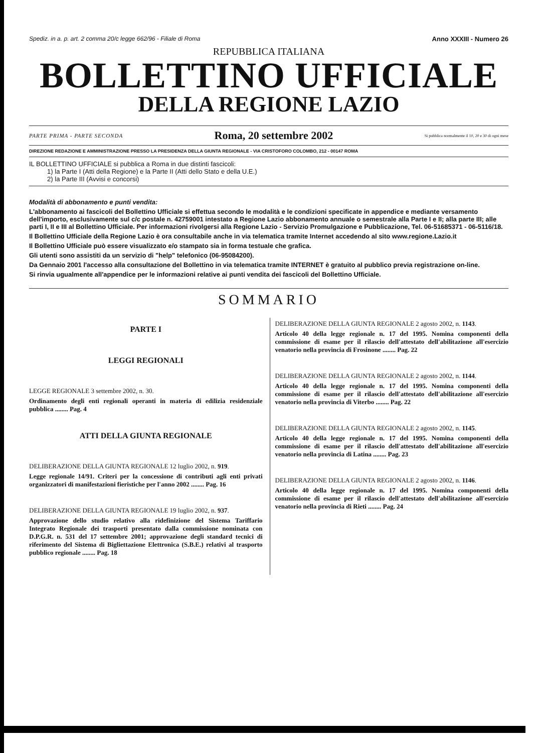Spediz. in a. p. art. 2 comma 20/c legge 662/96 - Filiale di Roma Anno XXXIII - Numero 26
REPUBBLICA ITALIANA
BOLLETTINO UFFICIALE
DELLA REGIONE LAZIO
PARTE PRIMA - PARTE SECONDA Roma, 20 settembre 2002 Si pubblica normalmente il 10, 20 e 30 di ogni mese
DIREZIONE REDAZIONE E AMMINISTRAZIONE PRESSO LA PRESIDENZA DELLA GIUNTA REGIONALE - VIA CRISTOFORO COLOMBO, 212 - 00147 ROMA
IL BOLLETTINO UFFICIALE si pubblica a Roma in due distinti fascicoli:
1) la Parte I (Atti della Regione) e la Parte II (Atti dello Stato e della U.E.)
2) la Parte III (Avvisi e concorsi)
Modalità di abbonamento e punti vendita:
L'abbonamento ai fascicoli del Bollettino Ufficiale si effettua secondo le modalità e le condizioni specificate in appendice e mediante versamento dell'importo, esclusivamente sul c/c postale n. 42759001 intestato a Regione Lazio abbonamento annuale o semestrale alla Parte I e II; alla parte III; alle parti I, II e III al Bollettino Ufficiale. Per informazioni rivolgersi alla Regione Lazio - Servizio Promulgazione e Pubblicazione, Tel. 06-51685371 - 06-5116/18.
Il Bollettino Ufficiale della Regione Lazio è ora consultabile anche in via telematica tramite Internet accedendo al sito www.regione.Lazio.it
Il Bollettino Ufficiale può essere visualizzato e/o stampato sia in forma testuale che grafica.
Gli utenti sono assistiti da un servizio di "help" telefonico (06-95084200).
Da Gennaio 2001 l'accesso alla consultazione del Bollettino in via telematica tramite INTERNET è gratuito al pubblico previa registrazione on-line.
Si rinvia ugualmente all'appendice per le informazioni relative ai punti vendita dei fascicoli del Bollettino Ufficiale.
SOMMARIO
PARTE I
LEGGI REGIONALI
LEGGE REGIONALE 3 settembre 2002, n. 30.
Ordinamento degli enti regionali operanti in materia di edilizia residenziale pubblica ........ Pag. 4
ATTI DELLA GIUNTA REGIONALE
DELIBERAZIONE DELLA GIUNTA REGIONALE 12 luglio 2002, n. 919.
Legge regionale 14/91. Criteri per la concessione di contributi agli enti privati organizzatori di manifestazioni fieristiche per l'anno 2002 ........ Pag. 16
DELIBERAZIONE DELLA GIUNTA REGIONALE 19 luglio 2002, n. 937.
Approvazione dello studio relativo alla ridefinizione del Sistema Tariffario Integrato Regionale dei trasporti presentato dalla commissione nominata con D.P.G.R. n. 531 del 17 settembre 2001; approvazione degli standard tecnici di riferimento del Sistema di Bigliettazione Elettronica (S.B.E.) relativi al trasporto pubblico regionale ........ Pag. 18
DELIBERAZIONE DELLA GIUNTA REGIONALE 2 agosto 2002, n. 1143.
Articolo 40 della legge regionale n. 17 del 1995. Nomina componenti della commissione di esame per il rilascio dell'attestato dell'abilitazione all'esercizio venatorio nella provincia di Frosinone ........ Pag. 22
DELIBERAZIONE DELLA GIUNTA REGIONALE 2 agosto 2002, n. 1144.
Articolo 40 della legge regionale n. 17 del 1995. Nomina componenti della commissione di esame per il rilascio dell'attestato dell'abilitazione all'esercizio venatorio nella provincia di Viterbo ........ Pag. 22
DELIBERAZIONE DELLA GIUNTA REGIONALE 2 agosto 2002, n. 1145.
Articolo 40 della legge regionale n. 17 del 1995. Nomina componenti della commissione di esame per il rilascio dell'attestato dell'abilitazione all'esercizio venatorio nella provincia di Latina ........ Pag. 23
DELIBERAZIONE DELLA GIUNTA REGIONALE 2 agosto 2002, n. 1146.
Articolo 40 della legge regionale n. 17 del 1995. Nomina componenti della commissione di esame per il rilascio dell'attestato dell'abilitazione all'esercizio venatorio nella provincia di Rieti ........ Pag. 24